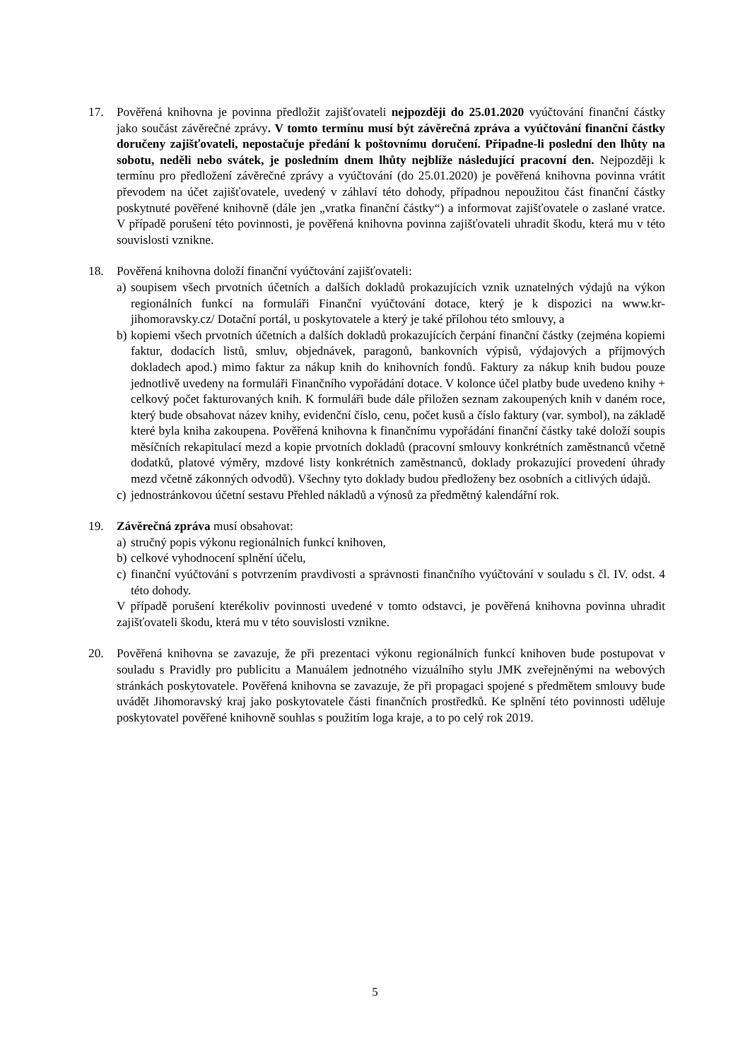17. Pověřená knihovna je povinna předložit zajišťovateli nejpozději do 25.01.2020 vyúčtování finanční částky jako součást závěrečné zprávy. V tomto termínu musí být závěrečná zpráva a vyúčtování finanční částky doručeny zajišťovateli, nepostačuje předání k poštovnímu doručení. Připadne-li poslední den lhůty na sobotu, neděli nebo svátek, je posledním dnem lhůty nejblíže následující pracovní den. Nejpozději k termínu pro předložení závěrečné zprávy a vyúčtování (do 25.01.2020) je pověřená knihovna povinna vrátit převodem na účet zajišťovatele, uvedený v záhlaví této dohody, případnou nepoužitou část finanční částky poskytnuté pověřené knihovně (dále jen „vratka finanční částky“) a informovat zajišťovatele o zaslané vratce. V případě porušení této povinnosti, je pověřená knihovna povinna zajišťovateli uhradit škodu, která mu v této souvislosti vznikne.
18. Pověřená knihovna doloží finanční vyúčtování zajišťovateli:
a)
soupisem všech prvotních účetních a dalších dokladů prokazujících vznik uznatelných výdajů na výkon regionálních funkcí na formuláři Finanční vyúčtování dotace, který je k dispozici na www.kr-jihomoravsky.cz/ Dotační portál, u poskytovatele a který je také přílohou této smlouvy, a
b)
kopiemi všech prvotních účetních a dalších dokladů prokazujících čerpání finanční částky (zejména kopiemi faktur, dodacích listů, smluv, objednávek, paragonů, bankovních výpisů, výdajových a příjmových dokladech apod.) mimo faktur za nákup knih do knihovních fondů. Faktury za nákup knih budou pouze jednotlivě uvedeny na formuláři Finančního vypořádání dotace. V kolonce účel platby bude uvedeno knihy + celkový počet fakturovaných knih. K formuláři bude dále přiložen seznam zakoupených knih v daném roce, který bude obsahovat název knihy, evidenční číslo, cenu, počet kusů a číslo faktury (var. symbol), na základě které byla kniha zakoupena. Pověřená knihovna k finančnímu vypořádání finanční částky také doloží soupis měsíčních rekapitulací mezd a kopie prvotních dokladů (pracovní smlouvy konkrétních zaměstnanců včetně dodatků, platové výměry, mzdové listy konkrétních zaměstnanců, doklady prokazující provedení úhrady mezd včetně zákonných odvodů). Všechny tyto doklady budou předloženy bez osobních a citlivých údajů.
c)
jednostránkovou účetní sestavu Přehled nákladů a výnosů za předmětný kalendářní rok.
19. Závěrečná zpráva musí obsahovat:
a)
stručný popis výkonu regionálních funkcí knihoven,
b)
celkové vyhodnocení splnění účelu,
c)
finanční vyúčtování s potvrzením pravdivosti a správnosti finančního vyúčtování v souladu s čl. IV. odst. 4 této dohody.
V případě porušení kterékoliv povinnosti uvedené v tomto odstavci, je pověřená knihovna povinna uhradit zajišťovateli škodu, která mu v této souvislosti vznikne.
20. Pověřená knihovna se zavazuje, že při prezentaci výkonu regionálních funkcí knihoven bude postupovat v souladu s Pravidly pro publicitu a Manuálem jednotného vizuálního stylu JMK zveřejněnými na webových stránkách poskytovatele. Pověřená knihovna se zavazuje, že při propagaci spojené s předmětem smlouvy bude uvádět Jihomoravský kraj jako poskytovatele části finančních prostředků. Ke splnění této povinnosti uděluje poskytovatel pověřené knihovně souhlas s použitím loga kraje, a to po celý rok 2019.
5